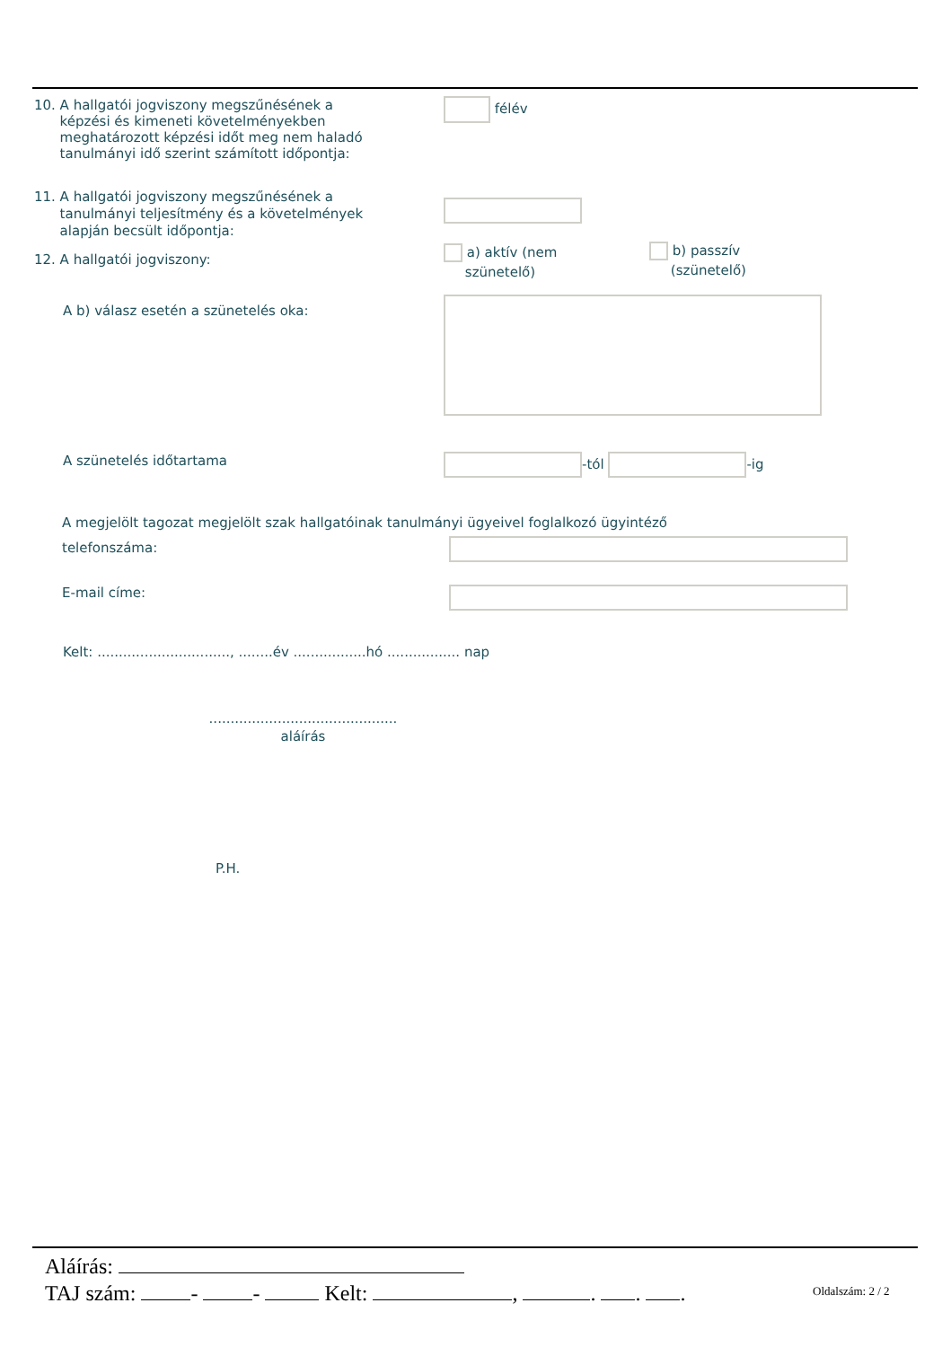10. A hallgatói jogviszony megszűnésének a
képzési és kimeneti követelményekben
meghatározott képzési időt meg nem haladó
tanulmányi idő szerint számított időpontja:
félév
11. A hallgatói jogviszony megszűnésének a
tanulmányi teljesítmény és a követelmények
alapján becsült időpontja:
12. A hallgatói jogviszony:
a) aktív (nem
szünetelő)
b) passzív
(szünetelő)
A b) válasz esetén a szünetelés oka:
A szünetelés időtartama -tól -ig
A megjelölt tagozat megjelölt szak hallgatóinak tanulmányi ügyeivel foglalkozó ügyintéző
telefonszáma:
E-mail címe:
Kelt: ..............................., ........év .................hó ................. nap
............................................
aláírás
P.H.
Aláírás:
TAJ szám: - - Kelt: , . . .
Oldalszám: 2 / 2